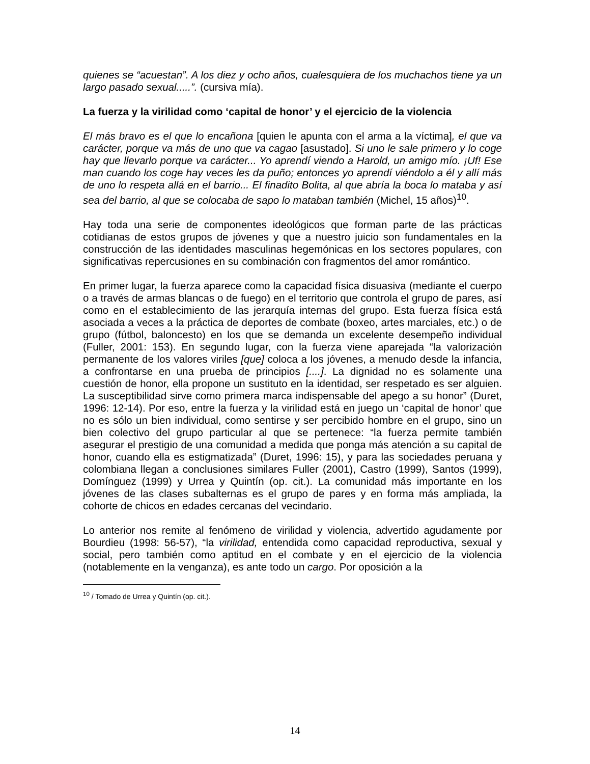quienes se “acuestan”. A los diez y ocho años, cualesquiera de los muchachos tiene ya un largo pasado sexual.....”. (cursiva mía).
La fuerza y la virilidad como ‘capital de honor’ y el ejercicio de la violencia
El más bravo es el que lo encañona [quien le apunta con el arma a la víctima], el que va carácter, porque va más de uno que va cagao [asustado]. Si uno le sale primero y lo coge hay que llevarlo porque va carácter... Yo aprendí viendo a Harold, un amigo mío. ¡Uf! Ese man cuando los coge hay veces les da puño; entonces yo aprendí viéndolo a él y allí más de uno lo respeta allá en el barrio... El finadito Bolita, al que abría la boca lo mataba y así sea del barrio, al que se colocaba de sapo lo mataban también (Michel, 15 años)<sup>10</sup>.
Hay toda una serie de componentes ideológicos que forman parte de las prácticas cotidianas de estos grupos de jóvenes y que a nuestro juicio son fundamentales en la construcción de las identidades masculinas hegemónicas en los sectores populares, con significativas repercusiones en su combinación con fragmentos del amor romántico.
En primer lugar, la fuerza aparece como la capacidad física disuasiva (mediante el cuerpo o a través de armas blancas o de fuego) en el territorio que controla el grupo de pares, así como en el establecimiento de las jerarquía internas del grupo. Esta fuerza física está asociada a veces a la práctica de deportes de combate (boxeo, artes marciales, etc.) o de grupo (fútbol, baloncesto) en los que se demanda un excelente desempeño individual (Fuller, 2001: 153). En segundo lugar, con la fuerza viene aparejada “la valorización permanente de los valores viriles [que] coloca a los jóvenes, a menudo desde la infancia, a confrontarse en una prueba de principios [....]. La dignidad no es solamente una cuestión de honor, ella propone un sustituto en la identidad, ser respetado es ser alguien. La susceptibilidad sirve como primera marca indispensable del apego a su honor” (Duret, 1996: 12-14). Por eso, entre la fuerza y la virilidad está en juego un ‘capital de honor’ que no es sólo un bien individual, como sentirse y ser percibido hombre en el grupo, sino un bien colectivo del grupo particular al que se pertenece: “la fuerza permite también asegurar el prestigio de una comunidad a medida que ponga más atención a su capital de honor, cuando ella es estigmatizada” (Duret, 1996: 15), y para las sociedades peruana y colombiana llegan a conclusiones similares Fuller (2001), Castro (1999), Santos (1999), Domínguez (1999) y Urrea y Quintín (op. cit.). La comunidad más importante en los jóvenes de las clases subalternas es el grupo de pares y en forma más ampliada, la cohorte de chicos en edades cercanas del vecindario.
Lo anterior nos remite al fenómeno de virilidad y violencia, advertido agudamente por Bourdieu (1998: 56-57), “la virilidad, entendida como capacidad reproductiva, sexual y social, pero también como aptitud en el combate y en el ejercicio de la violencia (notablemente en la venganza), es ante todo un cargo. Por oposición a la
<sup>10</sup> / Tomado de Urrea y Quintín (op. cit.).
14